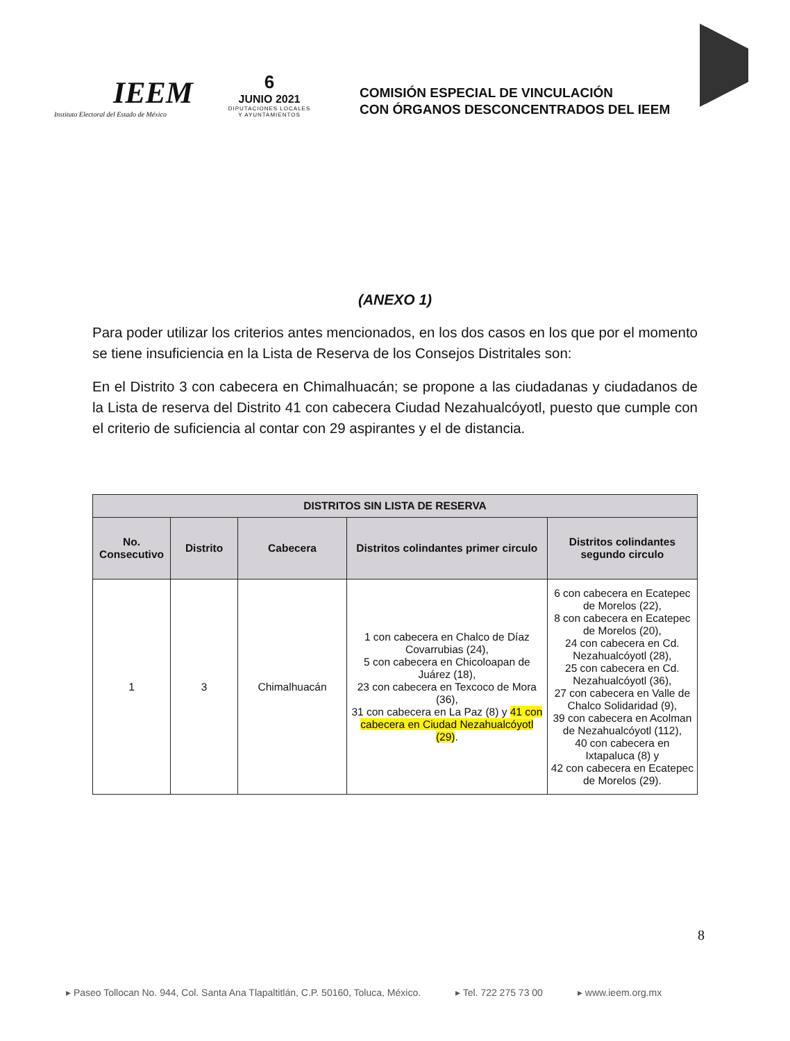IEEM
Instituto Electoral del Estado de México
6
JUNIO 2021
DIPUTACIONES LOCALES
Y AYUNTAMIENTOS
COMISIÓN ESPECIAL DE VINCULACIÓN
CON ÓRGANOS DESCONCENTRADOS DEL IEEM
(ANEXO 1)
Para poder utilizar los criterios antes mencionados, en los dos casos en los que por el momento se tiene insuficiencia en la Lista de Reserva de los Consejos Distritales son:
En el Distrito 3 con cabecera en Chimalhuacán; se propone a las ciudadanas y ciudadanos de la Lista de reserva del Distrito 41 con cabecera Ciudad Nezahualcóyotl, puesto que cumple con el criterio de suficiencia al contar con 29 aspirantes y el de distancia.
| DISTRITOS SIN LISTA DE RESERVA | | | | |
| --- | --- | --- | --- | --- |
| No. Consecutivo | Distrito | Cabecera | Distritos colindantes primer circulo | Distritos colindantes segundo circulo |
| 1 | 3 | Chimalhuacán | 1 con cabecera en Chalco de Díaz Covarrubias (24), 5 con cabecera en Chicoloapan de Juárez (18), 23 con cabecera en Texcoco de Mora (36), 31 con cabecera en La Paz (8) y 41 con cabecera en Ciudad Nezahualcóyotl (29) . | 6 con cabecera en Ecatepec de Morelos (22), 8 con cabecera en Ecatepec de Morelos (20), 24 con cabecera en Cd. Nezahualcóyotl (28), 25 con cabecera en Cd. Nezahualcóyotl (36), 27 con cabecera en Valle de Chalco Solidaridad (9), 39 con cabecera en Acolman de Nezahualcóyotl (112), 40 con cabecera en Ixtapaluca (8) y 42 con cabecera en Ecatepec de Morelos (29). |
8
▸ Paseo Tollocan No. 944, Col. Santa Ana Tlapaltitlán, C.P. 50160, Toluca, México. ▸ Tel. 722 275 73 00 ▸ www.ieem.org.mx